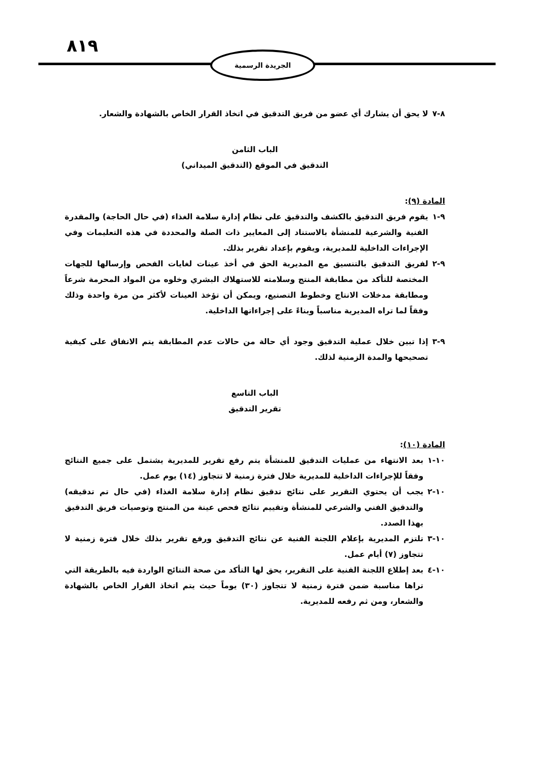٨١٩ الجريدة الرسمية
٨-٧ لا يحق أن يشارك أي عضو من فريق التدقيق في اتخاذ القرار الخاص بالشهادة والشعار.
الباب الثامن
التدقيق في الموقع (التدقيق الميداني)
المادة (٩):
٩-١ يقوم فريق التدقيق بالكشف والتدقيق على نظام إدارة سلامة الغذاء (في حال الحاجة) والمقدرة الفنية والشرعية للمنشأة بالاستناد إلى المعايير ذات الصلة والمحددة في هذه التعليمات وفي الإجراءات الداخلية للمديرية، ويقوم بإعداد تقرير بذلك.
٩-٢ لفريق التدقيق بالتنسيق مع المديرية الحق في أخذ عينات لغايات الفحص وإرسالها للجهات المختصة للتأكد من مطابقة المنتج وسلامته للاستهلاك البشري وخلوه من المواد المحرمة شرعاً ومطابقة مدخلات الانتاج وخطوط التصنيع، ويمكن أن تؤخذ العينات لأكثر من مرة واحدة وذلك وفقاً لما تراه المديرية مناسباً وبناءً على إجراءاتها الداخلية.
٩-٣ إذا تبين خلال عملية التدقيق وجود أي حالة من حالات عدم المطابقة يتم الاتفاق على كيفية تصحيحها والمدة الزمنية لذلك.
الباب التاسع
تقرير التدقيق
المادة (١٠):
١٠-١ بعد الانتهاء من عمليات التدقيق للمنشأة يتم رفع تقرير للمديرية يشتمل على جميع النتائج وفقاً للإجراءات الداخلية للمديرية خلال فترة زمنية لا تتجاوز (١٤) يوم عمل.
١٠-٢ يجب أن يحتوي التقرير على نتائج تدقيق نظام إدارة سلامة الغذاء (في حال تم تدقيقه) والتدقيق الفني والشرعي للمنشأة وتقييم نتائج فحص عينة من المنتج وتوصيات فريق التدقيق بهذا الصدد.
١٠-٣ تلتزم المديرية بإعلام اللجنة الفنية عن نتائج التدقيق ورفع تقرير بذلك خلال فترة زمنية لا تتجاوز (٧) أيام عمل.
١٠-٤ بعد إطلاع اللجنة الفنية على التقرير، يحق لها التأكد من صحة النتائج الواردة فيه بالطريقة التي تراها مناسبة ضمن فترة زمنية لا تتجاوز (٣٠) يوماً حيث يتم اتخاذ القرار الخاص بالشهادة والشعار، ومن ثم رفعه للمديرية.